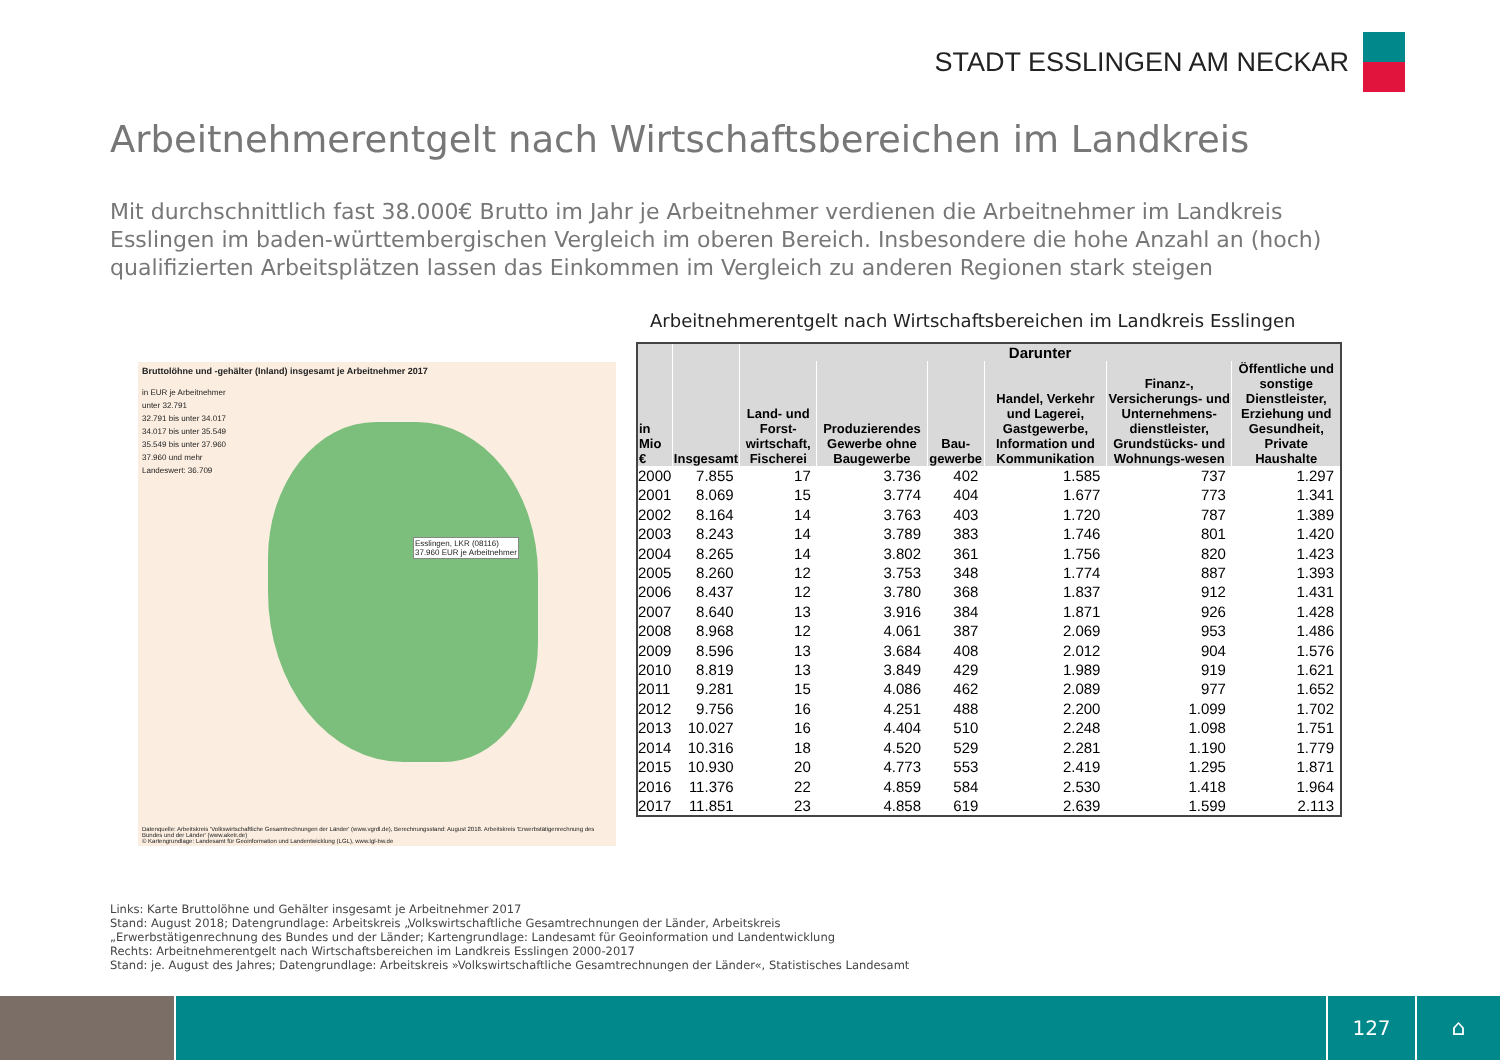STADT ESSLINGEN AM NECKAR
Arbeitnehmerentgelt nach Wirtschaftsbereichen im Landkreis
Mit durchschnittlich fast 38.000€ Brutto im Jahr je Arbeitnehmer verdienen die Arbeitnehmer im Landkreis Esslingen im baden-württembergischen Vergleich im oberen Bereich. Insbesondere die hohe Anzahl an (hoch) qualifizierten Arbeitsplätzen lassen das Einkommen im Vergleich zu anderen Regionen stark steigen
Bruttolöhne und -gehälter (Inland) insgesamt je Arbeitnehmer 2017
in EUR je Arbeitnehmer
unter 32.791
32.791 bis unter 34.017
34.017 bis unter 35.549
35.549 bis unter 37.960
37.960 und mehr
Landeswert: 36.709
Esslingen, LKR (08116)
37.960 EUR je Arbeitnehmer
Datenquelle: Arbeitskreis 'Volkswirtschaftliche Gesamtrechnungen der Länder' (www.vgrdl.de), Berechnungsstand: August 2018. Arbeitskreis 'Erwerbstätigenrechnung des Bundes und der Länder' (www.aketr.de)
© Kartengrundlage: Landesamt für Geoinformation und Landentwicklung (LGL), www.lgl-bw.de
Arbeitnehmerentgelt nach Wirtschaftsbereichen im Landkreis Esslingen
| in Mio € | Insgesamt | Darunter | | | | | |
| --- | --- | --- | --- | --- | --- | --- | --- |
| | | Land- und Forst-wirtschaft, Fischerei | Produzierendes Gewerbe ohne Baugewerbe | Bau-gewerbe | Handel, Verkehr und Lagerei, Gastgewerbe, Information und Kommunikation | Finanz-, Versicherungs- und Unternehmens-dienstleister, Grundstücks- und Wohnungs-wesen | Öffentliche und sonstige Dienstleister, Erziehung und Gesundheit, Private Haushalte |
| 2000 | 7.855 | 17 | 3.736 | 402 | 1.585 | 737 | 1.297 |
| 2001 | 8.069 | 15 | 3.774 | 404 | 1.677 | 773 | 1.341 |
| 2002 | 8.164 | 14 | 3.763 | 403 | 1.720 | 787 | 1.389 |
| 2003 | 8.243 | 14 | 3.789 | 383 | 1.746 | 801 | 1.420 |
| 2004 | 8.265 | 14 | 3.802 | 361 | 1.756 | 820 | 1.423 |
| 2005 | 8.260 | 12 | 3.753 | 348 | 1.774 | 887 | 1.393 |
| 2006 | 8.437 | 12 | 3.780 | 368 | 1.837 | 912 | 1.431 |
| 2007 | 8.640 | 13 | 3.916 | 384 | 1.871 | 926 | 1.428 |
| 2008 | 8.968 | 12 | 4.061 | 387 | 2.069 | 953 | 1.486 |
| 2009 | 8.596 | 13 | 3.684 | 408 | 2.012 | 904 | 1.576 |
| 2010 | 8.819 | 13 | 3.849 | 429 | 1.989 | 919 | 1.621 |
| 2011 | 9.281 | 15 | 4.086 | 462 | 2.089 | 977 | 1.652 |
| 2012 | 9.756 | 16 | 4.251 | 488 | 2.200 | 1.099 | 1.702 |
| 2013 | 10.027 | 16 | 4.404 | 510 | 2.248 | 1.098 | 1.751 |
| 2014 | 10.316 | 18 | 4.520 | 529 | 2.281 | 1.190 | 1.779 |
| 2015 | 10.930 | 20 | 4.773 | 553 | 2.419 | 1.295 | 1.871 |
| 2016 | 11.376 | 22 | 4.859 | 584 | 2.530 | 1.418 | 1.964 |
| 2017 | 11.851 | 23 | 4.858 | 619 | 2.639 | 1.599 | 2.113 |
Links: Karte Bruttolöhne und Gehälter insgesamt je Arbeitnehmer 2017
Stand: August 2018; Datengrundlage: Arbeitskreis „Volkswirtschaftliche Gesamtrechnungen der Länder, Arbeitskreis
„Erwerbstätigenrechnung des Bundes und der Länder; Kartengrundlage: Landesamt für Geoinformation und Landentwicklung
Rechts: Arbeitnehmerentgelt nach Wirtschaftsbereichen im Landkreis Esslingen 2000-2017
Stand: je. August des Jahres; Datengrundlage: Arbeitskreis »Volkswirtschaftliche Gesamtrechnungen der Länder«, Statistisches Landesamt
127 ⌂